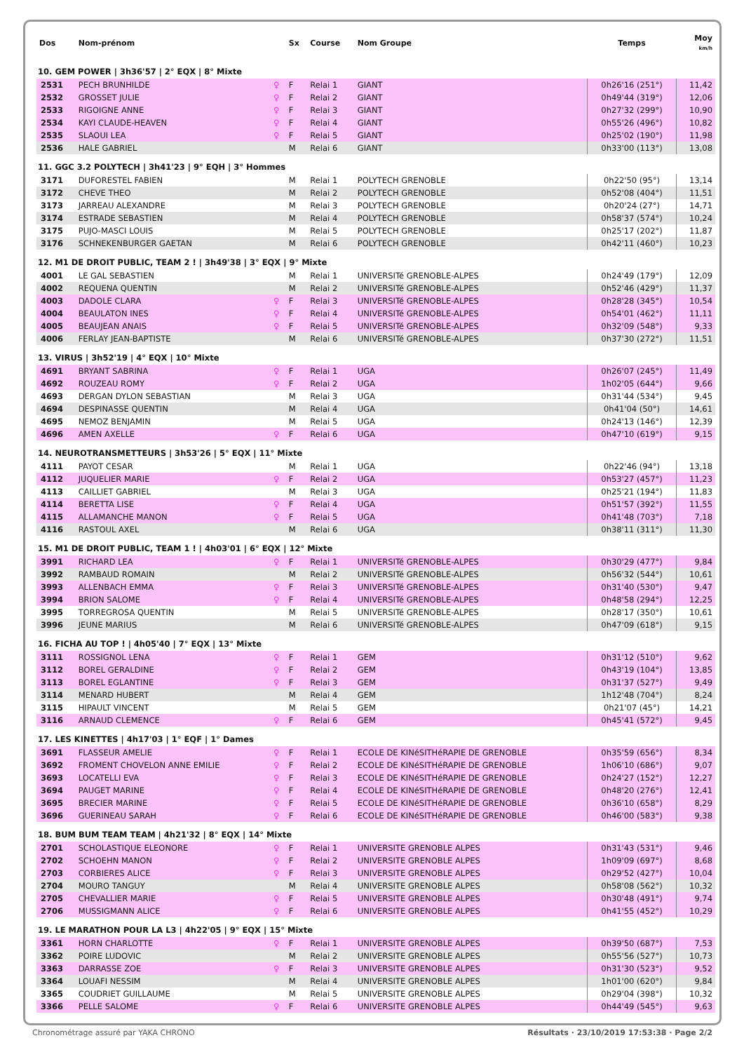| Dos | Nom-prénom | | Sx | Course | Nom Groupe | Temps | Moy km/h |
| --- | --- | --- | --- | --- | --- | --- | --- |
| 10. GEM POWER / 3h36'57 / 2° EQX / 8° Mixte | | | | | | | |
| 2531 | PECH BRUNHILDE | ♀ | F | Relai 1 | GIANT | 0h26'16 (251°) | 11,42 |
| 2532 | GROSSET JULIE | ♀ | F | Relai 2 | GIANT | 0h49'44 (319°) | 12,06 |
| 2533 | RIGOIGNE ANNE | ♀ | F | Relai 3 | GIANT | 0h27'32 (299°) | 10,90 |
| 2534 | KAYI CLAUDE-HEAVEN | ♀ | F | Relai 4 | GIANT | 0h55'26 (496°) | 10,82 |
| 2535 | SLAOUI LEA | ♀ | F | Relai 5 | GIANT | 0h25'02 (190°) | 11,98 |
| 2536 | HALE GABRIEL | | M | Relai 6 | GIANT | 0h33'00 (113°) | 13,08 |
| 11. GGC 3.2 POLYTECH / 3h41'23 / 9° EQH / 3° Hommes | | | | | | | |
| 3171 | DUFORESTEL FABIEN | | M | Relai 1 | POLYTECH GRENOBLE | 0h22'50 (95°) | 13,14 |
| 3172 | CHEVE THEO | | M | Relai 2 | POLYTECH GRENOBLE | 0h52'08 (404°) | 11,51 |
| 3173 | JARREAU ALEXANDRE | | M | Relai 3 | POLYTECH GRENOBLE | 0h20'24 (27°) | 14,71 |
| 3174 | ESTRADE SEBASTIEN | | M | Relai 4 | POLYTECH GRENOBLE | 0h58'37 (574°) | 10,24 |
| 3175 | PUJO-MASCI LOUIS | | M | Relai 5 | POLYTECH GRENOBLE | 0h25'17 (202°) | 11,87 |
| 3176 | SCHNEKENBURGER GAETAN | | M | Relai 6 | POLYTECH GRENOBLE | 0h42'11 (460°) | 10,23 |
| 12. M1 DE DROIT PUBLIC, TEAM 2 ! / 3h49'38 / 3° EQX / 9° Mixte | | | | | | | |
| 4001 | LE GAL SEBASTIEN | | M | Relai 1 | UNIVERSITé GRENOBLE-ALPES | 0h24'49 (179°) | 12,09 |
| 4002 | REQUENA QUENTIN | | M | Relai 2 | UNIVERSITé GRENOBLE-ALPES | 0h52'46 (429°) | 11,37 |
| 4003 | DADOLE CLARA | ♀ | F | Relai 3 | UNIVERSITé GRENOBLE-ALPES | 0h28'28 (345°) | 10,54 |
| 4004 | BEAULATON INES | ♀ | F | Relai 4 | UNIVERSITé GRENOBLE-ALPES | 0h54'01 (462°) | 11,11 |
| 4005 | BEAUJEAN ANAIS | ♀ | F | Relai 5 | UNIVERSITé GRENOBLE-ALPES | 0h32'09 (548°) | 9,33 |
| 4006 | FERLAY JEAN-BAPTISTE | | M | Relai 6 | UNIVERSITé GRENOBLE-ALPES | 0h37'30 (272°) | 11,51 |
| 13. VIRUS / 3h52'19 / 4° EQX / 10° Mixte | | | | | | | |
| 4691 | BRYANT SABRINA | ♀ | F | Relai 1 | UGA | 0h26'07 (245°) | 11,49 |
| 4692 | ROUZEAU ROMY | ♀ | F | Relai 2 | UGA | 1h02'05 (644°) | 9,66 |
| 4693 | DERGAN DYLON SEBASTIAN | | M | Relai 3 | UGA | 0h31'44 (534°) | 9,45 |
| 4694 | DESPINASSE QUENTIN | | M | Relai 4 | UGA | 0h41'04 (50°) | 14,61 |
| 4695 | NEMOZ BENJAMIN | | M | Relai 5 | UGA | 0h24'13 (146°) | 12,39 |
| 4696 | AMEN AXELLE | ♀ | F | Relai 6 | UGA | 0h47'10 (619°) | 9,15 |
| 14. NEUROTRANSMETTEURS / 3h53'26 / 5° EQX / 11° Mixte | | | | | | | |
| 4111 | PAYOT CESAR | | M | Relai 1 | UGA | 0h22'46 (94°) | 13,18 |
| 4112 | JUQUELIER MARIE | ♀ | F | Relai 2 | UGA | 0h53'27 (457°) | 11,23 |
| 4113 | CAILLIET GABRIEL | | M | Relai 3 | UGA | 0h25'21 (194°) | 11,83 |
| 4114 | BERETTA LISE | ♀ | F | Relai 4 | UGA | 0h51'57 (392°) | 11,55 |
| 4115 | ALLAMANCHE MANON | ♀ | F | Relai 5 | UGA | 0h41'48 (703°) | 7,18 |
| 4116 | RASTOUL AXEL | | M | Relai 6 | UGA | 0h38'11 (311°) | 11,30 |
| 15. M1 DE DROIT PUBLIC, TEAM 1 ! / 4h03'01 / 6° EQX / 12° Mixte | | | | | | | |
| 3991 | RICHARD LEA | ♀ | F | Relai 1 | UNIVERSITé GRENOBLE-ALPES | 0h30'29 (477°) | 9,84 |
| 3992 | RAMBAUD ROMAIN | | M | Relai 2 | UNIVERSITé GRENOBLE-ALPES | 0h56'32 (544°) | 10,61 |
| 3993 | ALLENBACH EMMA | ♀ | F | Relai 3 | UNIVERSITé GRENOBLE-ALPES | 0h31'40 (530°) | 9,47 |
| 3994 | BRION SALOME | ♀ | F | Relai 4 | UNIVERSITé GRENOBLE-ALPES | 0h48'58 (294°) | 12,25 |
| 3995 | TORREGROSA QUENTIN | | M | Relai 5 | UNIVERSITé GRENOBLE-ALPES | 0h28'17 (350°) | 10,61 |
| 3996 | JEUNE MARIUS | | M | Relai 6 | UNIVERSITé GRENOBLE-ALPES | 0h47'09 (618°) | 9,15 |
| 16. FICHA AU TOP ! / 4h05'40 / 7° EQX / 13° Mixte | | | | | | | |
| 3111 | ROSSIGNOL LENA | ♀ | F | Relai 1 | GEM | 0h31'12 (510°) | 9,62 |
| 3112 | BOREL GERALDINE | ♀ | F | Relai 2 | GEM | 0h43'19 (104°) | 13,85 |
| 3113 | BOREL EGLANTINE | ♀ | F | Relai 3 | GEM | 0h31'37 (527°) | 9,49 |
| 3114 | MENARD HUBERT | | M | Relai 4 | GEM | 1h12'48 (704°) | 8,24 |
| 3115 | HIPAULT VINCENT | | M | Relai 5 | GEM | 0h21'07 (45°) | 14,21 |
| 3116 | ARNAUD CLEMENCE | ♀ | F | Relai 6 | GEM | 0h45'41 (572°) | 9,45 |
| 17. LES KINETTES / 4h17'03 / 1° EQF / 1° Dames | | | | | | | |
| 3691 | FLASSEUR AMELIE | ♀ | F | Relai 1 | ECOLE DE KINéSITHéRAPIE DE GRENOBLE | 0h35'59 (656°) | 8,34 |
| 3692 | FROMENT CHOVELON ANNE EMILIE | ♀ | F | Relai 2 | ECOLE DE KINéSITHéRAPIE DE GRENOBLE | 1h06'10 (686°) | 9,07 |
| 3693 | LOCATELLI EVA | ♀ | F | Relai 3 | ECOLE DE KINéSITHéRAPIE DE GRENOBLE | 0h24'27 (152°) | 12,27 |
| 3694 | PAUGET MARINE | ♀ | F | Relai 4 | ECOLE DE KINéSITHéRAPIE DE GRENOBLE | 0h48'20 (276°) | 12,41 |
| 3695 | BRECIER MARINE | ♀ | F | Relai 5 | ECOLE DE KINéSITHéRAPIE DE GRENOBLE | 0h36'10 (658°) | 8,29 |
| 3696 | GUERINEAU SARAH | ♀ | F | Relai 6 | ECOLE DE KINéSITHéRAPIE DE GRENOBLE | 0h46'00 (583°) | 9,38 |
| 18. BUM BUM TEAM TEAM / 4h21'32 / 8° EQX / 14° Mixte | | | | | | | |
| 2701 | SCHOLASTIQUE ELEONORE | ♀ | F | Relai 1 | UNIVERSITE GRENOBLE ALPES | 0h31'43 (531°) | 9,46 |
| 2702 | SCHOEHN MANON | ♀ | F | Relai 2 | UNIVERSITE GRENOBLE ALPES | 1h09'09 (697°) | 8,68 |
| 2703 | CORBIERES ALICE | ♀ | F | Relai 3 | UNIVERSITE GRENOBLE ALPES | 0h29'52 (427°) | 10,04 |
| 2704 | MOURO TANGUY | | M | Relai 4 | UNIVERSITE GRENOBLE ALPES | 0h58'08 (562°) | 10,32 |
| 2705 | CHEVALLIER MARIE | ♀ | F | Relai 5 | UNIVERSITE GRENOBLE ALPES | 0h30'48 (491°) | 9,74 |
| 2706 | MUSSIGMANN ALICE | ♀ | F | Relai 6 | UNIVERSITE GRENOBLE ALPES | 0h41'55 (452°) | 10,29 |
| 19. LE MARATHON POUR LA L3 / 4h22'05 / 9° EQX / 15° Mixte | | | | | | | |
| 3361 | HORN CHARLOTTE | ♀ | F | Relai 1 | UNIVERSITE GRENOBLE ALPES | 0h39'50 (687°) | 7,53 |
| 3362 | POIRE LUDOVIC | | M | Relai 2 | UNIVERSITE GRENOBLE ALPES | 0h55'56 (527°) | 10,73 |
| 3363 | DARRASSE ZOE | ♀ | F | Relai 3 | UNIVERSITE GRENOBLE ALPES | 0h31'30 (523°) | 9,52 |
| 3364 | LOUAFI NESSIM | | M | Relai 4 | UNIVERSITE GRENOBLE ALPES | 1h01'00 (620°) | 9,84 |
| 3365 | COUDRIET GUILLAUME | | M | Relai 5 | UNIVERSITE GRENOBLE ALPES | 0h29'04 (398°) | 10,32 |
| 3366 | PELLE SALOME | ♀ | F | Relai 6 | UNIVERSITE GRENOBLE ALPES | 0h44'49 (545°) | 9,63 |
Chronométrage assuré par YAKA CHRONO Résultats · 23/10/2019 17:53:38 · Page 2/2